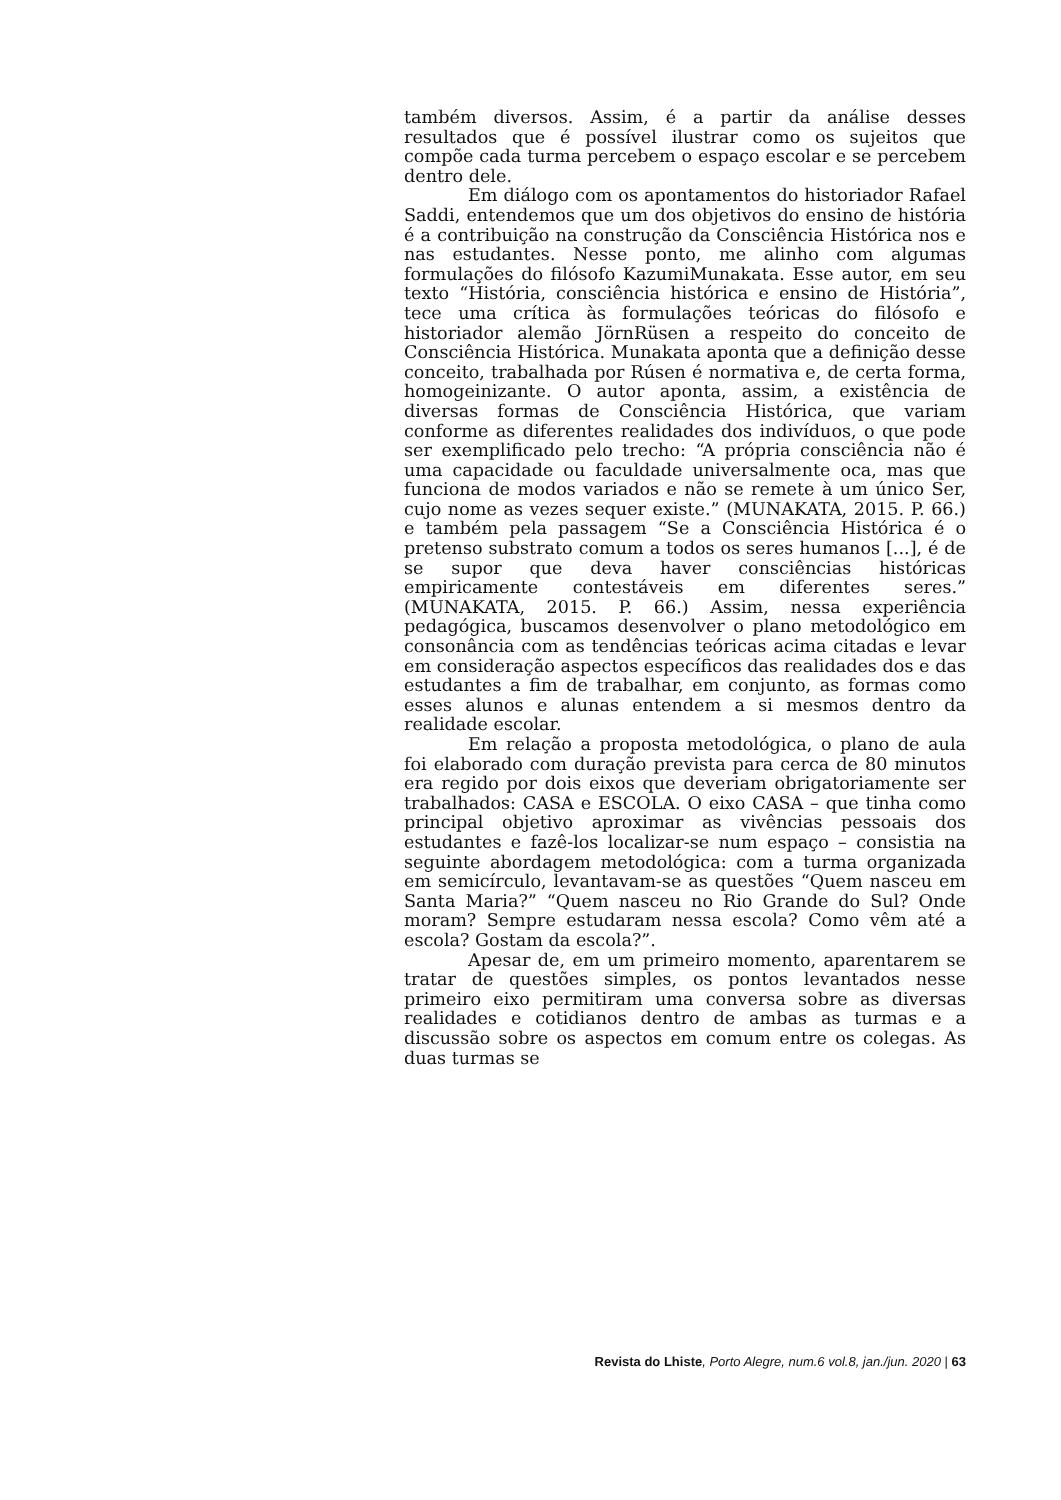também diversos. Assim, é a partir da análise desses resultados que é possível ilustrar como os sujeitos que compõe cada turma percebem o espaço escolar e se percebem dentro dele.
Em diálogo com os apontamentos do historiador Rafael Saddi, entendemos que um dos objetivos do ensino de história é a contribuição na construção da Consciência Histórica nos e nas estudantes. Nesse ponto, me alinho com algumas formulações do filósofo KazumiMunakata. Esse autor, em seu texto “História, consciência histórica e ensino de História”, tece uma crítica às formulações teóricas do filósofo e historiador alemão JörnRüsen a respeito do conceito de Consciência Histórica. Munakata aponta que a definição desse conceito, trabalhada por Rúsen é normativa e, de certa forma, homogeinizante. O autor aponta, assim, a existência de diversas formas de Consciência Histórica, que variam conforme as diferentes realidades dos indivíduos, o que pode ser exemplificado pelo trecho: “A própria consciência não é uma capacidade ou faculdade universalmente oca, mas que funciona de modos variados e não se remete à um único Ser, cujo nome as vezes sequer existe.” (MUNAKATA, 2015. P. 66.) e também pela passagem “Se a Consciência Histórica é o pretenso substrato comum a todos os seres humanos [...], é de se supor que deva haver consciências históricas empiricamente contestáveis em diferentes seres.” (MUNAKATA, 2015. P. 66.) Assim, nessa experiência pedagógica, buscamos desenvolver o plano metodológico em consonância com as tendências teóricas acima citadas e levar em consideração aspectos específicos das realidades dos e das estudantes a fim de trabalhar, em conjunto, as formas como esses alunos e alunas entendem a si mesmos dentro da realidade escolar.
Em relação a proposta metodológica, o plano de aula foi elaborado com duração prevista para cerca de 80 minutos era regido por dois eixos que deveriam obrigatoriamente ser trabalhados: CASA e ESCOLA. O eixo CASA – que tinha como principal objetivo aproximar as vivências pessoais dos estudantes e fazê-los localizar-se num espaço – consistia na seguinte abordagem metodológica: com a turma organizada em semicírculo, levantavam-se as questões “Quem nasceu em Santa Maria?” “Quem nasceu no Rio Grande do Sul? Onde moram? Sempre estudaram nessa escola? Como vêm até a escola? Gostam da escola?”.
Apesar de, em um primeiro momento, aparentarem se tratar de questões simples, os pontos levantados nesse primeiro eixo permitiram uma conversa sobre as diversas realidades e cotidianos dentro de ambas as turmas e a discussão sobre os aspectos em comum entre os colegas. As duas turmas se
Revista do Lhiste, Porto Alegre, num.6 vol.8, jan./jun. 2020 | 63